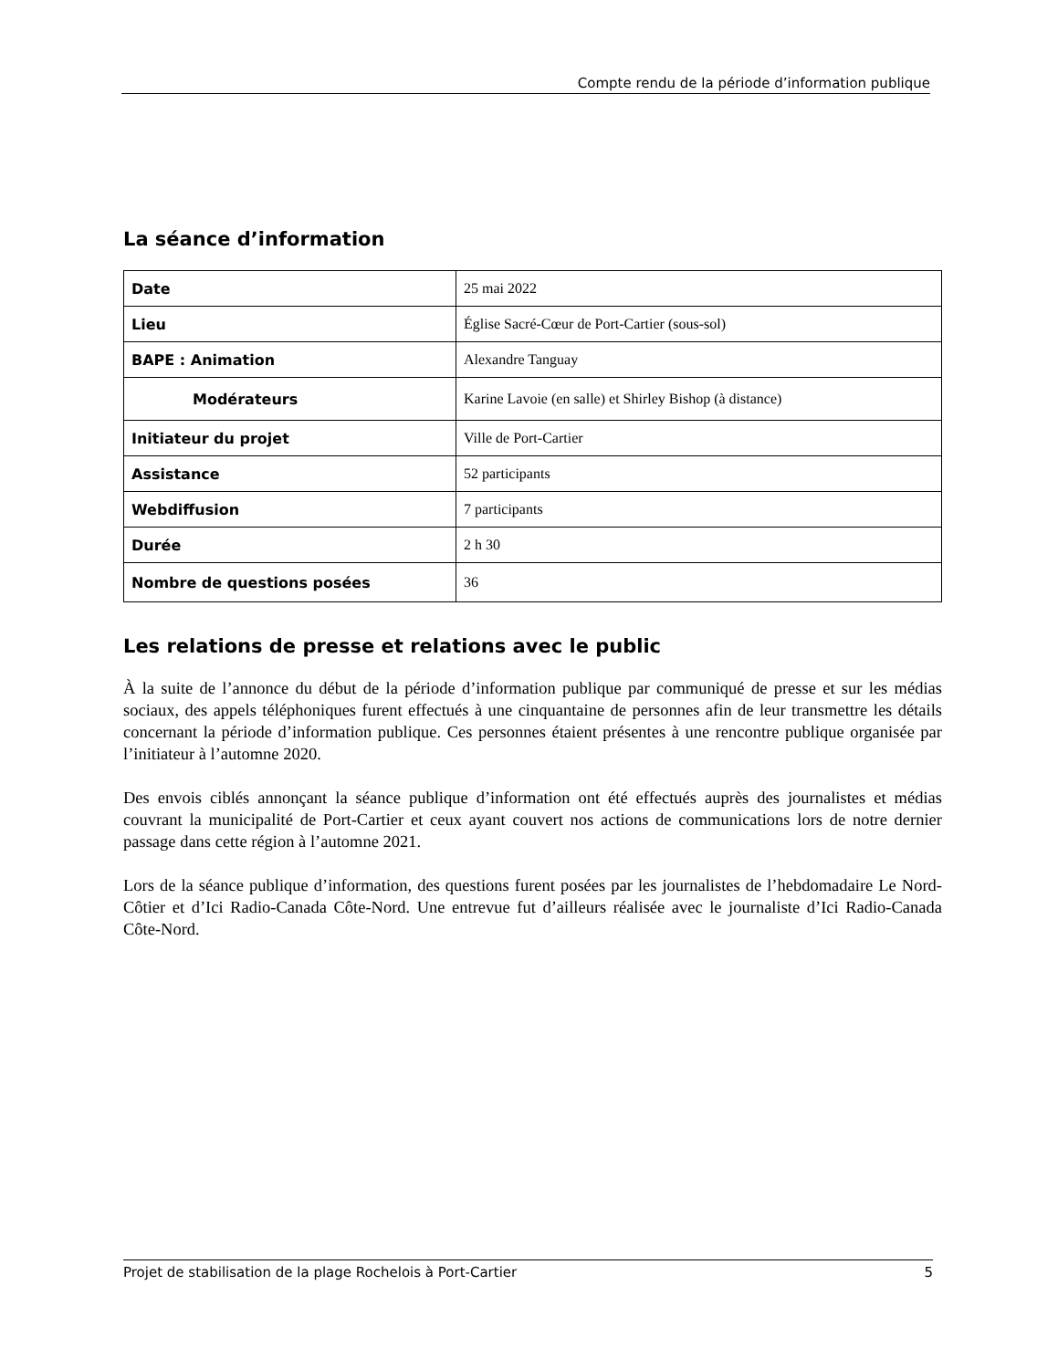Compte rendu de la période d’information publique
La séance d’information
| Date | 25 mai 2022 |
| Lieu | Église Sacré-Cœur de Port-Cartier (sous-sol) |
| BAPE : Animation | Alexandre Tanguay |
| Modérateurs | Karine Lavoie (en salle) et Shirley Bishop (à distance) |
| Initiateur du projet | Ville de Port-Cartier |
| Assistance | 52 participants |
| Webdiffusion | 7 participants |
| Durée | 2 h 30 |
| Nombre de questions posées | 36 |
Les relations de presse et relations avec le public
À la suite de l’annonce du début de la période d’information publique par communiqué de presse et sur les médias sociaux, des appels téléphoniques furent effectués à une cinquantaine de personnes afin de leur transmettre les détails concernant la période d’information publique. Ces personnes étaient présentes à une rencontre publique organisée par l’initiateur à l’automne 2020.
Des envois ciblés annonçant la séance publique d’information ont été effectués auprès des journalistes et médias couvrant la municipalité de Port-Cartier et ceux ayant couvert nos actions de communications lors de notre dernier passage dans cette région à l’automne 2021.
Lors de la séance publique d’information, des questions furent posées par les journalistes de l’hebdomadaire Le Nord-Côtier et d’Ici Radio-Canada Côte-Nord. Une entrevue fut d’ailleurs réalisée avec le journaliste d’Ici Radio-Canada Côte-Nord.
Projet de stabilisation de la plage Rochelois à Port-Cartier 5